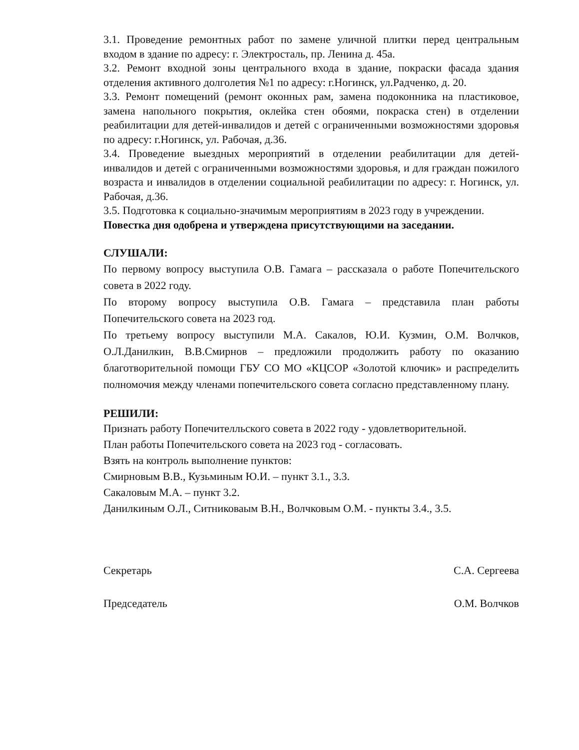3.1. Проведение ремонтных работ по замене уличной плитки перед центральным входом в здание по адресу: г. Электросталь, пр. Ленина д. 45а.
3.2. Ремонт входной зоны центрального входа в здание, покраски фасада здания отделения активного долголетия №1 по адресу: г.Ногинск, ул.Радченко, д. 20.
3.3. Ремонт помещений (ремонт оконных рам, замена подоконника на пластиковое, замена напольного покрытия, оклейка стен обоями, покраска стен) в отделении реабилитации для детей-инвалидов и детей с ограниченными возможностями здоровья по адресу: г.Ногинск, ул. Рабочая, д.36.
3.4. Проведение выездных мероприятий в отделении реабилитации для детей-инвалидов и детей с ограниченными возможностями здоровья, и для граждан пожилого возраста и инвалидов в отделении социальной реабилитации по адресу: г. Ногинск, ул. Рабочая, д.36.
3.5. Подготовка к социально-значимым мероприятиям в 2023 году в учреждении.
Повестка дня одобрена и утверждена присутствующими на заседании.
СЛУШАЛИ:
По первому вопросу выступила О.В. Гамага – рассказала о работе Попечительского совета в 2022 году.
По второму вопросу выступила О.В. Гамага – представила план работы Попечительского совета на 2023 год.
По третьему вопросу выступили М.А. Сакалов, Ю.И. Кузмин, О.М. Волчков, О.Л.Данилкин, В.В.Смирнов – предложили продолжить работу по оказанию благотворительной помощи ГБУ СО МО «КЦСОР «Золотой ключик» и распределить полномочия между членами попечительского совета согласно представленному плану.
РЕШИЛИ:
Признать работу Попечителльского совета в 2022 году - удовлетворительной.
План работы Попечительского совета на 2023 год - согласовать.
Взять на контроль выполнение пунктов:
Смирновым В.В., Кузьминым Ю.И. – пункт 3.1., 3.3.
Сакаловым М.А. – пункт 3.2.
Данилкиным О.Л., Ситниковаым В.Н., Волчковым О.М. - пункты 3.4., 3.5.
Секретарь С.А. Сергеева
Председатель О.М. Волчков